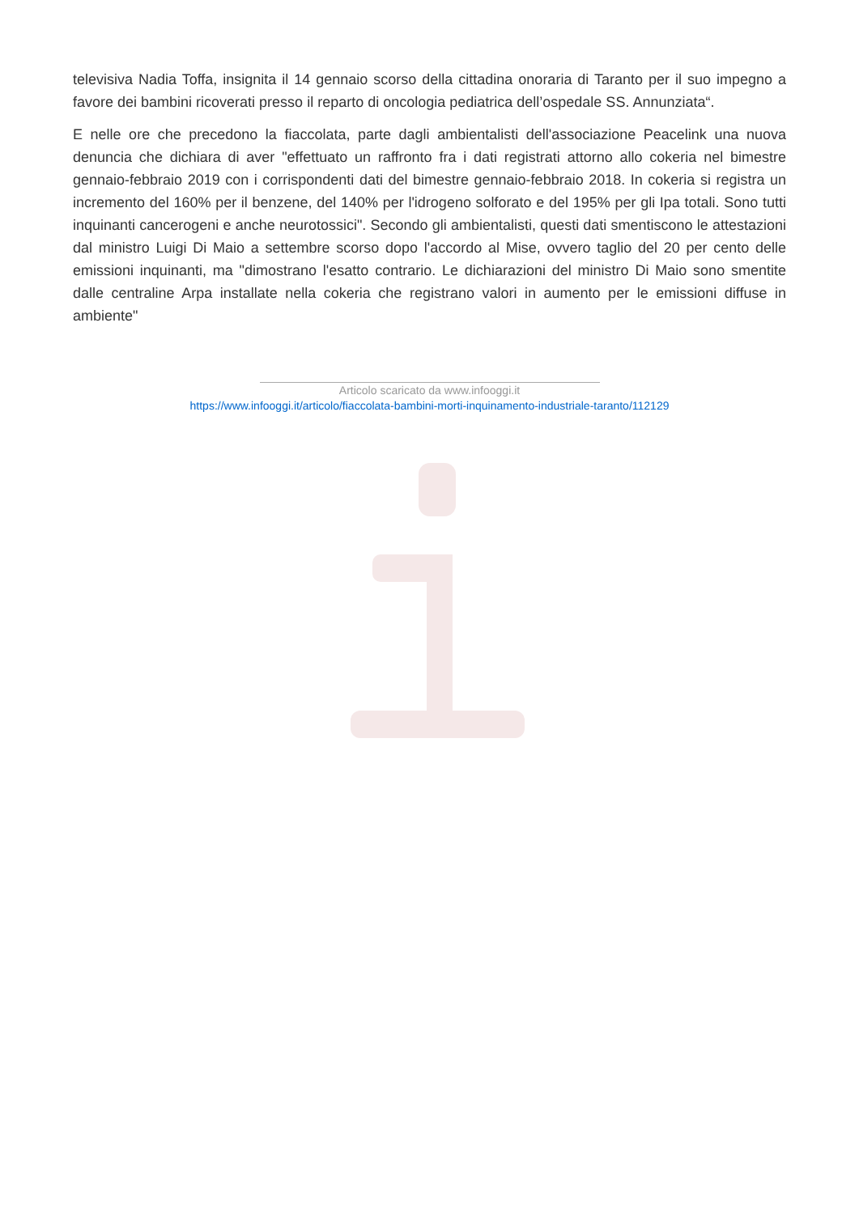televisiva Nadia Toffa, insignita il 14 gennaio scorso della cittadina onoraria di Taranto per il suo impegno a favore dei bambini ricoverati presso il reparto di oncologia pediatrica dell’ospedale SS. Annunziata“.
E nelle ore che precedono la fiaccolata, parte dagli ambientalisti dell'associazione Peacelink una nuova denuncia che dichiara di aver "effettuato un raffronto fra i dati registrati attorno allo cokeria nel bimestre gennaio-febbraio 2019 con i corrispondenti dati del bimestre gennaio-febbraio 2018. In cokeria si registra un incremento del 160% per il benzene, del 140% per l'idrogeno solforato e del 195% per gli Ipa totali. Sono tutti inquinanti cancerogeni e anche neurotossici". Secondo gli ambientalisti, questi dati smentiscono le attestazioni dal ministro Luigi Di Maio a settembre scorso dopo l'accordo al Mise, ovvero taglio del 20 per cento delle emissioni inquinanti, ma "dimostrano l'esatto contrario. Le dichiarazioni del ministro Di Maio sono smentite dalle centraline Arpa installate nella cokeria che registrano valori in aumento per le emissioni diffuse in ambiente"
Articolo scaricato da www.infooggi.it
https://www.infooggi.it/articolo/fiaccolata-bambini-morti-inquinamento-industriale-taranto/112129